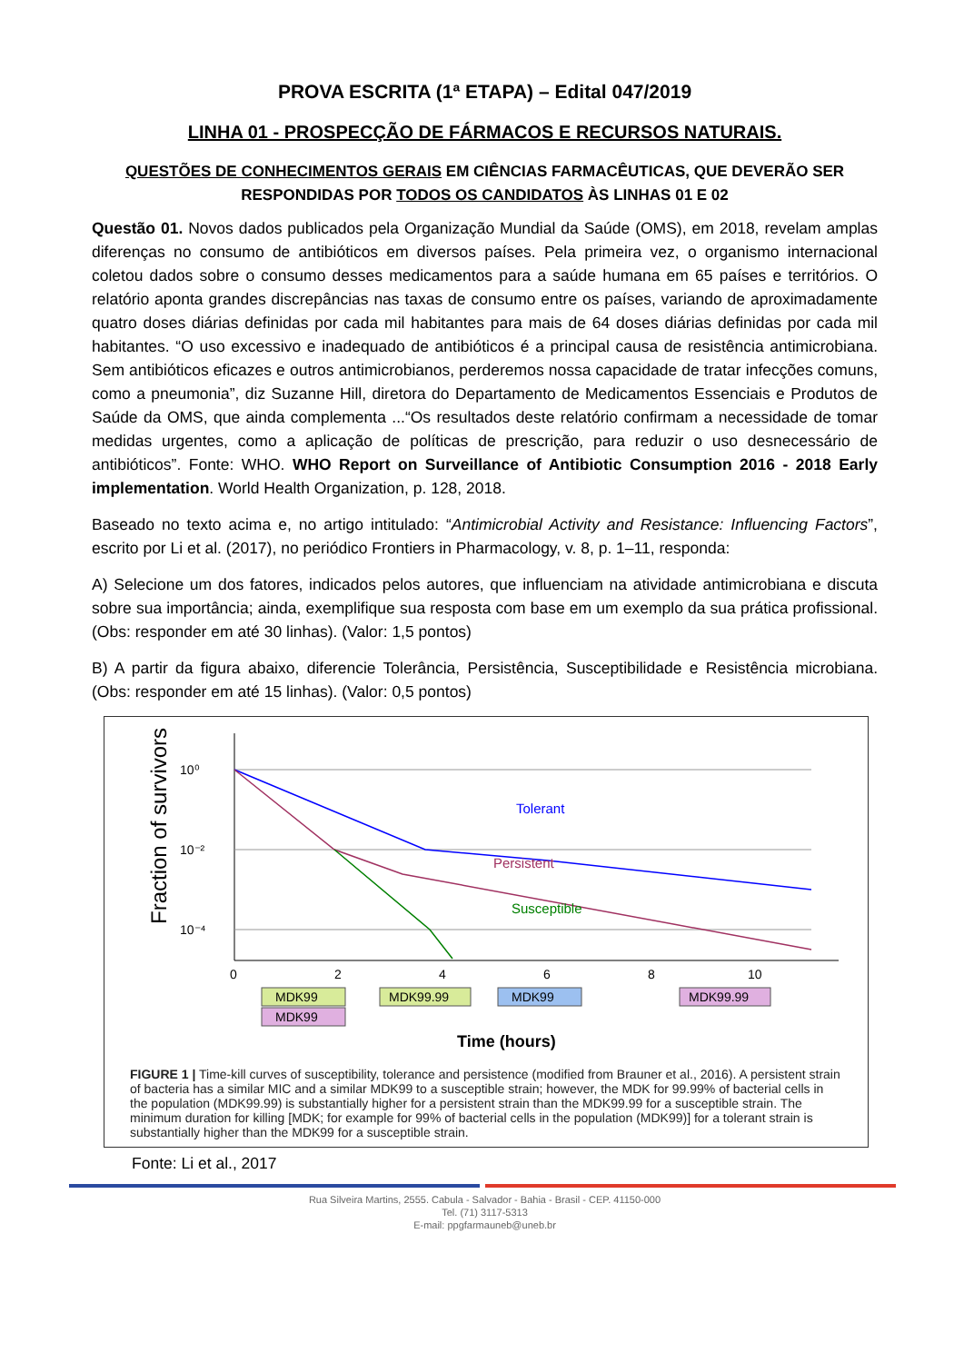PROVA ESCRITA (1ª ETAPA) – Edital 047/2019
LINHA 01 - PROSPECÇÃO DE FÁRMACOS E RECURSOS NATURAIS.
QUESTÕES DE CONHECIMENTOS GERAIS EM CIÊNCIAS FARMACÊUTICAS, QUE DEVERÃO SER RESPONDIDAS POR TODOS OS CANDIDATOS ÀS LINHAS 01 E 02
Questão 01. Novos dados publicados pela Organização Mundial da Saúde (OMS), em 2018, revelam amplas diferenças no consumo de antibióticos em diversos países. Pela primeira vez, o organismo internacional coletou dados sobre o consumo desses medicamentos para a saúde humana em 65 países e territórios. O relatório aponta grandes discrepâncias nas taxas de consumo entre os países, variando de aproximadamente quatro doses diárias definidas por cada mil habitantes para mais de 64 doses diárias definidas por cada mil habitantes. “O uso excessivo e inadequado de antibióticos é a principal causa de resistência antimicrobiana. Sem antibióticos eficazes e outros antimicrobianos, perderemos nossa capacidade de tratar infecções comuns, como a pneumonia”, diz Suzanne Hill, diretora do Departamento de Medicamentos Essenciais e Produtos de Saúde da OMS, que ainda complementa ...“Os resultados deste relatório confirmam a necessidade de tomar medidas urgentes, como a aplicação de políticas de prescrição, para reduzir o uso desnecessário de antibióticos”. Fonte: WHO. WHO Report on Surveillance of Antibiotic Consumption 2016 - 2018 Early implementation. World Health Organization, p. 128, 2018.
Baseado no texto acima e, no artigo intitulado: “Antimicrobial Activity and Resistance: Influencing Factors”, escrito por Li et al. (2017), no periódico Frontiers in Pharmacology, v. 8, p. 1–11, responda:
A) Selecione um dos fatores, indicados pelos autores, que influenciam na atividade antimicrobiana e discuta sobre sua importância; ainda, exemplifique sua resposta com base em um exemplo da sua prática profissional. (Obs: responder em até 30 linhas). (Valor: 1,5 pontos)
B) A partir da figura abaixo, diferencie Tolerância, Persistência, Susceptibilidade e Resistência microbiana. (Obs: responder em até 15 linhas). (Valor: 0,5 pontos)
Fraction of survivors
10⁰
10⁻²
10⁻⁴
Tolerant
Persistent
Susceptible
0
2
4
6
8
10
MDK99
MDK99
MDK99.99
MDK99
MDK99.99
Time (hours)
FIGURE 1 | Time-kill curves of susceptibility, tolerance and persistence (modified from Brauner et al., 2016). A persistent strain of bacteria has a similar MIC and a similar MDK99 to a susceptible strain; however, the MDK for 99.99% of bacterial cells in the population (MDK99.99) is substantially higher for a persistent strain than the MDK99.99 for a susceptible strain. The minimum duration for killing [MDK; for example for 99% of bacterial cells in the population (MDK99)] for a tolerant strain is substantially higher than the MDK99 for a susceptible strain.
Fonte: Li et al., 2017
Rua Silveira Martins, 2555. Cabula - Salvador - Bahia - Brasil - CEP. 41150-000
Tel. (71) 3117-5313
E-mail: ppgfarmauneb@uneb.br